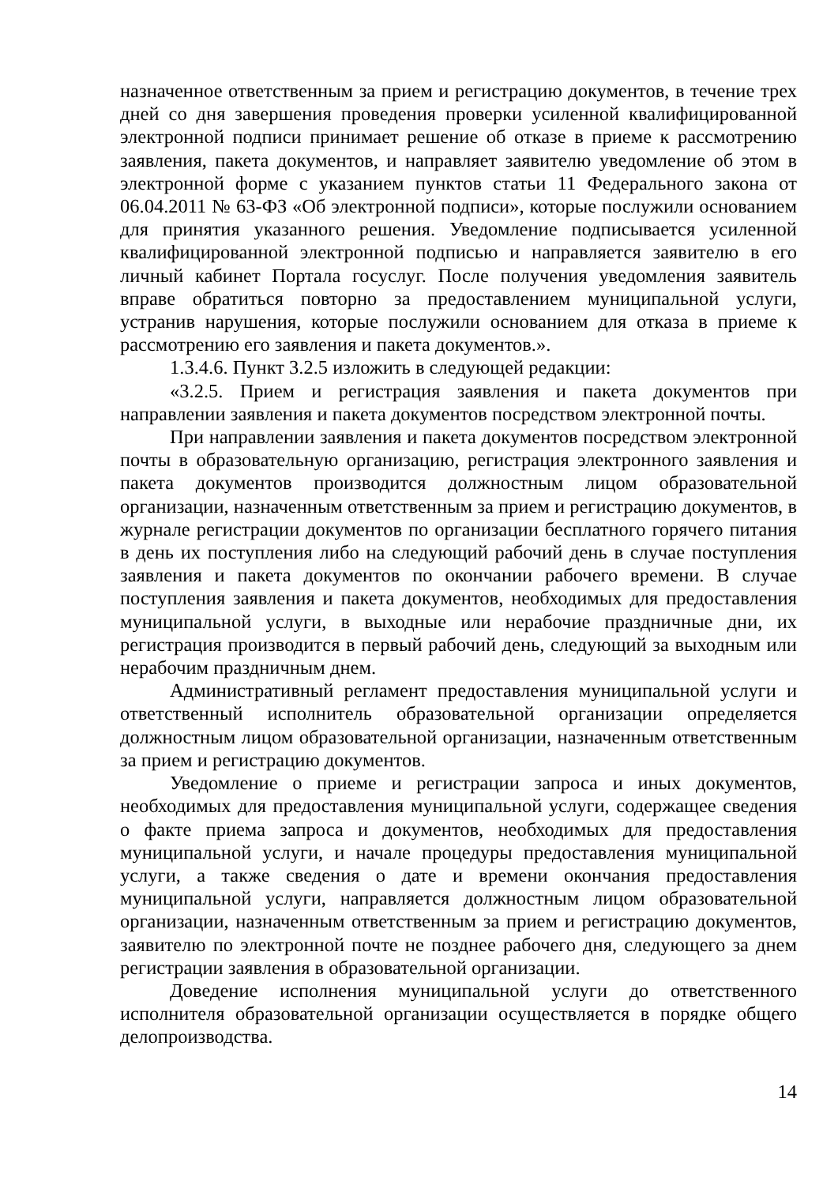назначенное ответственным за прием и регистрацию документов, в течение трех дней со дня завершения проведения проверки усиленной квалифицированной электронной подписи принимает решение об отказе в приеме к рассмотрению заявления, пакета документов, и направляет заявителю уведомление об этом в электронной форме с указанием пунктов статьи 11 Федерального закона от 06.04.2011 № 63-ФЗ «Об электронной подписи», которые послужили основанием для принятия указанного решения. Уведомление подписывается усиленной квалифицированной электронной подписью и направляется заявителю в его личный кабинет Портала госуслуг. После получения уведомления заявитель вправе обратиться повторно за предоставлением муниципальной услуги, устранив нарушения, которые послужили основанием для отказа в приеме к рассмотрению его заявления и пакета документов.».
1.3.4.6. Пункт 3.2.5 изложить в следующей редакции:
«3.2.5. Прием и регистрация заявления и пакета документов при направлении заявления и пакета документов посредством электронной почты.
При направлении заявления и пакета документов посредством электронной почты в образовательную организацию, регистрация электронного заявления и пакета документов производится должностным лицом образовательной организации, назначенным ответственным за прием и регистрацию документов, в журнале регистрации документов по организации бесплатного горячего питания в день их поступления либо на следующий рабочий день в случае поступления заявления и пакета документов по окончании рабочего времени. В случае поступления заявления и пакета документов, необходимых для предоставления муниципальной услуги, в выходные или нерабочие праздничные дни, их регистрация производится в первый рабочий день, следующий за выходным или нерабочим праздничным днем.
Административный регламент предоставления муниципальной услуги и ответственный исполнитель образовательной организации определяется должностным лицом образовательной организации, назначенным ответственным за прием и регистрацию документов.
Уведомление о приеме и регистрации запроса и иных документов, необходимых для предоставления муниципальной услуги, содержащее сведения о факте приема запроса и документов, необходимых для предоставления муниципальной услуги, и начале процедуры предоставления муниципальной услуги, а также сведения о дате и времени окончания предоставления муниципальной услуги, направляется должностным лицом образовательной организации, назначенным ответственным за прием и регистрацию документов, заявителю по электронной почте не позднее рабочего дня, следующего за днем регистрации заявления в образовательной организации.
Доведение исполнения муниципальной услуги до ответственного исполнителя образовательной организации осуществляется в порядке общего делопроизводства.
14